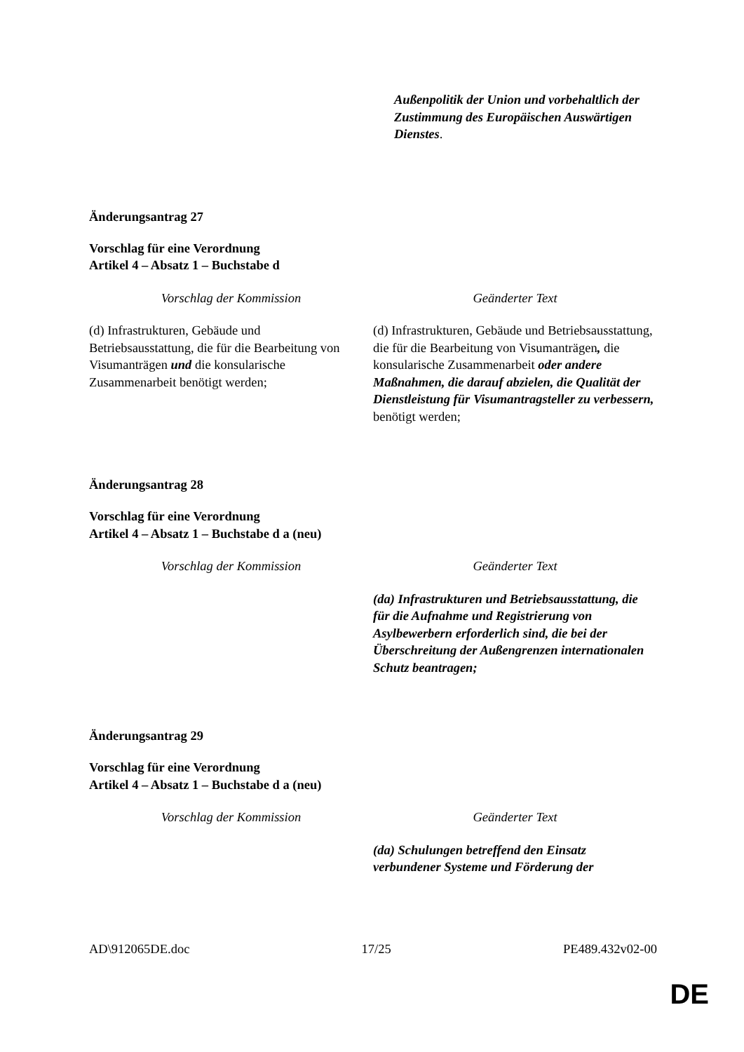| | Außenpolitik der Union und vorbehaltlich der Zustimmung des Europäischen Auswärtigen Dienstes . |
Änderungsantrag 27
Vorschlag für eine Verordnung
Artikel 4 – Absatz 1 – Buchstabe d
| Vorschlag der Kommission | Geänderter Text |
| --- | --- |
| (d) Infrastrukturen, Gebäude und Betriebsausstattung, die für die Bearbeitung von Visumanträgen und die konsularische Zusammenarbeit benötigt werden; | (d) Infrastrukturen, Gebäude und Betriebsausstattung, die für die Bearbeitung von Visumanträgen , die konsularische Zusammenarbeit oder andere Maßnahmen, die darauf abzielen, die Qualität der Dienstleistung für Visumantragsteller zu verbessern, benötigt werden; |
Änderungsantrag 28
Vorschlag für eine Verordnung
Artikel 4 – Absatz 1 – Buchstabe d a (neu)
| Vorschlag der Kommission | Geänderter Text |
| --- | --- |
| | (da) Infrastrukturen und Betriebsausstattung, die für die Aufnahme und Registrierung von Asylbewerbern erforderlich sind, die bei der Überschreitung der Außengrenzen internationalen Schutz beantragen; |
Änderungsantrag 29
Vorschlag für eine Verordnung
Artikel 4 – Absatz 1 – Buchstabe d a (neu)
| Vorschlag der Kommission | Geänderter Text |
| --- | --- |
| | (da) Schulungen betreffend den Einsatz verbundener Systeme und Förderung der |
AD\912065DE.doc 17/25 PE489.432v02-00
DE